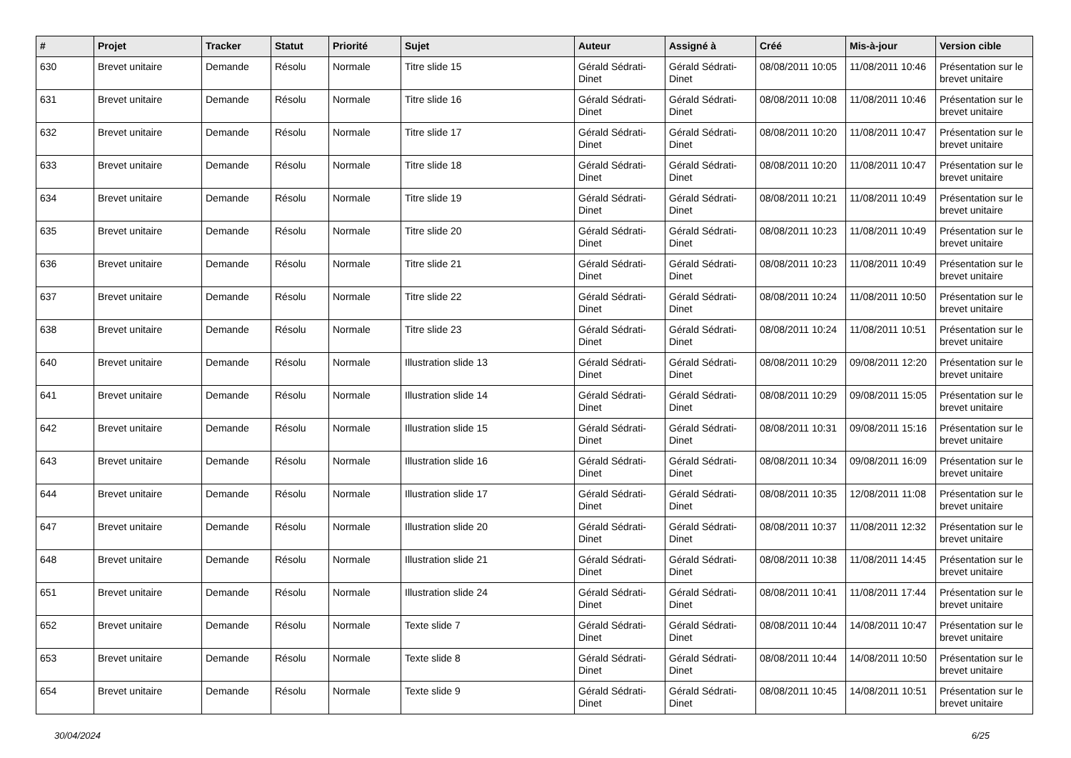| # | Projet | Tracker | Statut | Priorité | Sujet | Auteur | Assigné à | Créé | Mis-à-jour | Version cible |
| --- | --- | --- | --- | --- | --- | --- | --- | --- | --- | --- |
| 630 | Brevet unitaire | Demande | Résolu | Normale | Titre slide 15 | Gérald Sédrati-Dinet | Gérald Sédrati-Dinet | 08/08/2011 10:05 | 11/08/2011 10:46 | Présentation sur le brevet unitaire |
| 631 | Brevet unitaire | Demande | Résolu | Normale | Titre slide 16 | Gérald Sédrati-Dinet | Gérald Sédrati-Dinet | 08/08/2011 10:08 | 11/08/2011 10:46 | Présentation sur le brevet unitaire |
| 632 | Brevet unitaire | Demande | Résolu | Normale | Titre slide 17 | Gérald Sédrati-Dinet | Gérald Sédrati-Dinet | 08/08/2011 10:20 | 11/08/2011 10:47 | Présentation sur le brevet unitaire |
| 633 | Brevet unitaire | Demande | Résolu | Normale | Titre slide 18 | Gérald Sédrati-Dinet | Gérald Sédrati-Dinet | 08/08/2011 10:20 | 11/08/2011 10:47 | Présentation sur le brevet unitaire |
| 634 | Brevet unitaire | Demande | Résolu | Normale | Titre slide 19 | Gérald Sédrati-Dinet | Gérald Sédrati-Dinet | 08/08/2011 10:21 | 11/08/2011 10:49 | Présentation sur le brevet unitaire |
| 635 | Brevet unitaire | Demande | Résolu | Normale | Titre slide 20 | Gérald Sédrati-Dinet | Gérald Sédrati-Dinet | 08/08/2011 10:23 | 11/08/2011 10:49 | Présentation sur le brevet unitaire |
| 636 | Brevet unitaire | Demande | Résolu | Normale | Titre slide 21 | Gérald Sédrati-Dinet | Gérald Sédrati-Dinet | 08/08/2011 10:23 | 11/08/2011 10:49 | Présentation sur le brevet unitaire |
| 637 | Brevet unitaire | Demande | Résolu | Normale | Titre slide 22 | Gérald Sédrati-Dinet | Gérald Sédrati-Dinet | 08/08/2011 10:24 | 11/08/2011 10:50 | Présentation sur le brevet unitaire |
| 638 | Brevet unitaire | Demande | Résolu | Normale | Titre slide 23 | Gérald Sédrati-Dinet | Gérald Sédrati-Dinet | 08/08/2011 10:24 | 11/08/2011 10:51 | Présentation sur le brevet unitaire |
| 640 | Brevet unitaire | Demande | Résolu | Normale | Illustration slide 13 | Gérald Sédrati-Dinet | Gérald Sédrati-Dinet | 08/08/2011 10:29 | 09/08/2011 12:20 | Présentation sur le brevet unitaire |
| 641 | Brevet unitaire | Demande | Résolu | Normale | Illustration slide 14 | Gérald Sédrati-Dinet | Gérald Sédrati-Dinet | 08/08/2011 10:29 | 09/08/2011 15:05 | Présentation sur le brevet unitaire |
| 642 | Brevet unitaire | Demande | Résolu | Normale | Illustration slide 15 | Gérald Sédrati-Dinet | Gérald Sédrati-Dinet | 08/08/2011 10:31 | 09/08/2011 15:16 | Présentation sur le brevet unitaire |
| 643 | Brevet unitaire | Demande | Résolu | Normale | Illustration slide 16 | Gérald Sédrati-Dinet | Gérald Sédrati-Dinet | 08/08/2011 10:34 | 09/08/2011 16:09 | Présentation sur le brevet unitaire |
| 644 | Brevet unitaire | Demande | Résolu | Normale | Illustration slide 17 | Gérald Sédrati-Dinet | Gérald Sédrati-Dinet | 08/08/2011 10:35 | 12/08/2011 11:08 | Présentation sur le brevet unitaire |
| 647 | Brevet unitaire | Demande | Résolu | Normale | Illustration slide 20 | Gérald Sédrati-Dinet | Gérald Sédrati-Dinet | 08/08/2011 10:37 | 11/08/2011 12:32 | Présentation sur le brevet unitaire |
| 648 | Brevet unitaire | Demande | Résolu | Normale | Illustration slide 21 | Gérald Sédrati-Dinet | Gérald Sédrati-Dinet | 08/08/2011 10:38 | 11/08/2011 14:45 | Présentation sur le brevet unitaire |
| 651 | Brevet unitaire | Demande | Résolu | Normale | Illustration slide 24 | Gérald Sédrati-Dinet | Gérald Sédrati-Dinet | 08/08/2011 10:41 | 11/08/2011 17:44 | Présentation sur le brevet unitaire |
| 652 | Brevet unitaire | Demande | Résolu | Normale | Texte slide 7 | Gérald Sédrati-Dinet | Gérald Sédrati-Dinet | 08/08/2011 10:44 | 14/08/2011 10:47 | Présentation sur le brevet unitaire |
| 653 | Brevet unitaire | Demande | Résolu | Normale | Texte slide 8 | Gérald Sédrati-Dinet | Gérald Sédrati-Dinet | 08/08/2011 10:44 | 14/08/2011 10:50 | Présentation sur le brevet unitaire |
| 654 | Brevet unitaire | Demande | Résolu | Normale | Texte slide 9 | Gérald Sédrati-Dinet | Gérald Sédrati-Dinet | 08/08/2011 10:45 | 14/08/2011 10:51 | Présentation sur le brevet unitaire |
30/04/2024 6/25